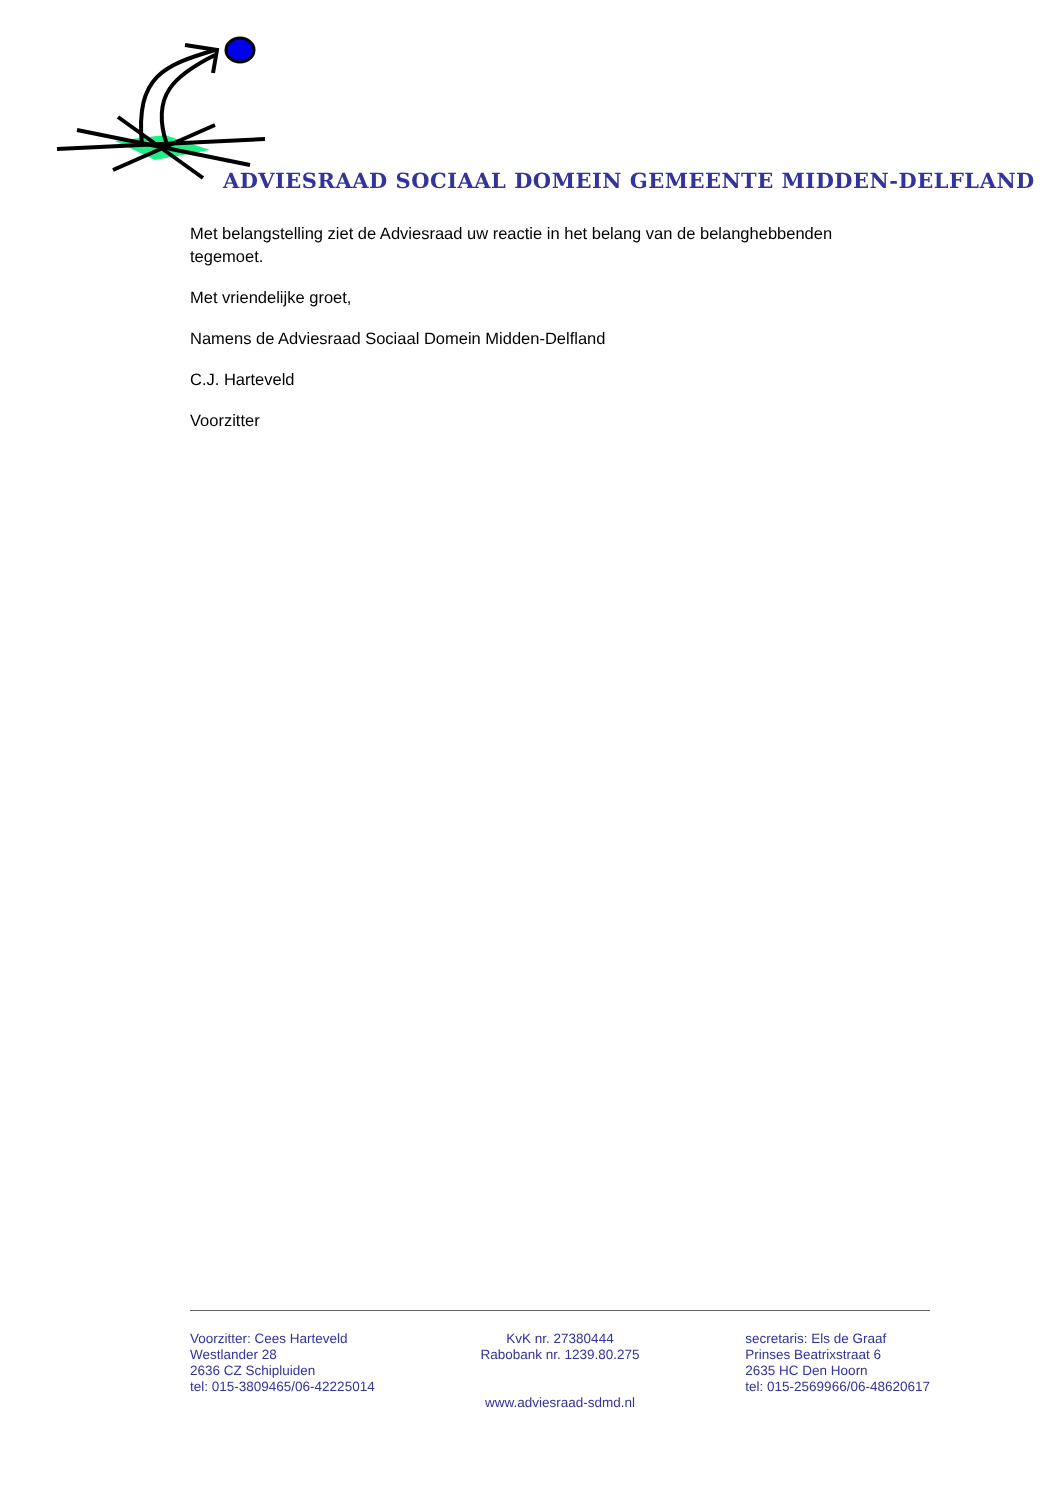ADVIESRAAD SOCIAAL DOMEIN GEMEENTE MIDDEN-DELFLAND
Met belangstelling ziet de Adviesraad uw reactie in het belang van de belanghebbenden tegemoet.
Met vriendelijke groet,
Namens de Adviesraad Sociaal Domein Midden-Delfland
C.J. Harteveld
Voorzitter
Voorzitter: Cees Harteveld
Westlander 28
2636 CZ Schipluiden
tel: 015-3809465/06-42225014
KvK nr. 27380444
Rabobank nr. 1239.80.275
secretaris: Els de Graaf
Prinses Beatrixstraat 6
2635 HC Den Hoorn
tel: 015-2569966/06-48620617
www.adviesraad-sdmd.nl